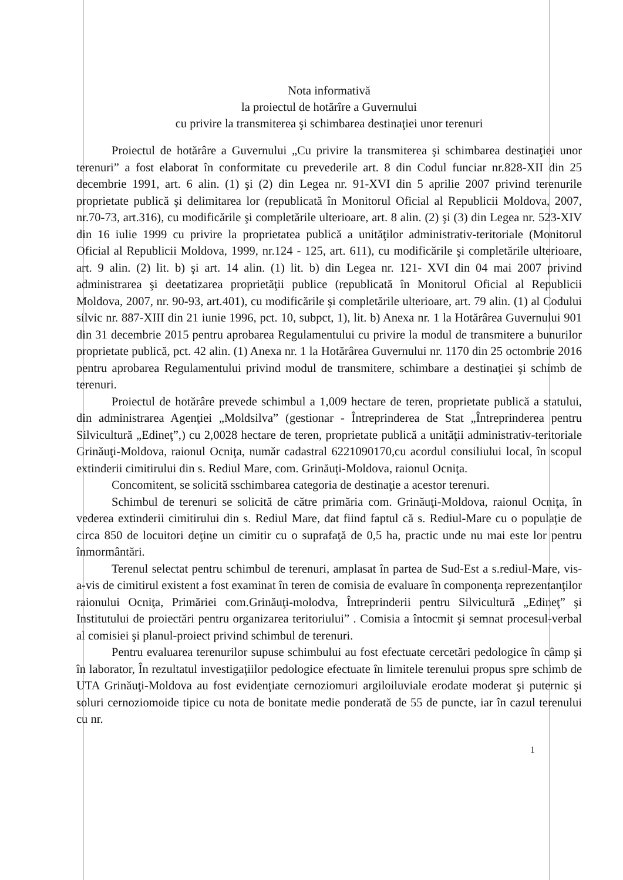Nota informativă
la proiectul de hotărîre a Guvernului
cu privire la transmiterea şi schimbarea destinaţiei unor terenuri
Proiectul de hotărâre a Guvernului „Cu privire la transmiterea şi schimbarea destinaţiei unor terenuri” a fost elaborat în conformitate cu prevederile art. 8 din Codul funciar nr.828-XII din 25 decembrie 1991, art. 6 alin. (1) şi (2) din Legea nr. 91-XVI din 5 aprilie 2007 privind terenurile proprietate publică şi delimitarea lor (republicată în Monitorul Oficial al Republicii Moldova, 2007, nr.70-73, art.316), cu modificările şi completările ulterioare, art. 8 alin. (2) şi (3) din Legea nr. 523-XIV din 16 iulie 1999 cu privire la proprietatea publică a unităţilor administrativ-teritoriale (Monitorul Oficial al Republicii Moldova, 1999, nr.124 - 125, art. 611), cu modificările şi completările ulterioare, art. 9 alin. (2) lit. b) şi art. 14 alin. (1) lit. b) din Legea nr. 121- XVI din 04 mai 2007 privind administrarea şi deetatizarea proprietăţii publice (republicată în Monitorul Oficial al Republicii Moldova, 2007, nr. 90-93, art.401), cu modificările şi completările ulterioare, art. 79 alin. (1) al Codului silvic nr. 887-XIII din 21 iunie 1996, pct. 10, subpct, 1), lit. b) Anexa nr. 1 la Hotărârea Guvernului 901 din 31 decembrie 2015 pentru aprobarea Regulamentului cu privire la modul de transmitere a bunurilor proprietate publică, pct. 42 alin. (1) Anexa nr. 1 la Hotărârea Guvernului nr. 1170 din 25 octombrie 2016 pentru aprobarea Regulamentului privind modul de transmitere, schimbare a destinaţiei şi schimb de terenuri.
Proiectul de hotărâre prevede schimbul a 1,009 hectare de teren, proprietate publică a statului, din administrarea Agenţiei „Moldsilva” (gestionar - Întreprinderea de Stat „Întreprinderea pentru Silvicultură „Edineţ”,) cu 2,0028 hectare de teren, proprietate publică a unităţii administrativ-teritoriale Grinăuţi-Moldova, raionul Ocniţa, număr cadastral 6221090170,cu acordul consiliului local, în scopul extinderii cimitirului din s. Rediul Mare, com. Grinăuţi-Moldova, raionul Ocniţa.
Concomitent, se solicită sschimbarea categoria de destinaţie a acestor terenuri.
Schimbul de terenuri se solicită de către primăria com. Grinăuţi-Moldova, raionul Ocniţa, în vederea extinderii cimitirului din s. Rediul Mare, dat fiind faptul că s. Rediul-Mare cu o populaţie de circa 850 de locuitori deţine un cimitir cu o suprafaţă de 0,5 ha, practic unde nu mai este lor pentru înmormântări.
Terenul selectat pentru schimbul de terenuri, amplasat în partea de Sud-Est a s.rediul-Mare, vis-a-vis de cimitirul existent a fost examinat în teren de comisia de evaluare în componenţa reprezentanţilor raionului Ocniţa, Primăriei com.Grinăuţi-molodva, Întreprinderii pentru Silvicultură „Edineţ” şi Institutului de proiectări pentru organizarea teritoriului” . Comisia a întocmit şi semnat procesul-verbal al comisiei şi planul-proiect privind schimbul de terenuri.
Pentru evaluarea terenurilor supuse schimbului au fost efectuate cercetări pedologice în câmp şi în laborator, În rezultatul investigaţiilor pedologice efectuate în limitele terenului propus spre schimb de UTA Grinăuţi-Moldova au fost evidenţiate cernoziomuri argiloiluviale erodate moderat şi puternic şi soluri cernoziomoide tipice cu nota de bonitate medie ponderată de 55 de puncte, iar în cazul terenului cu nr.
1